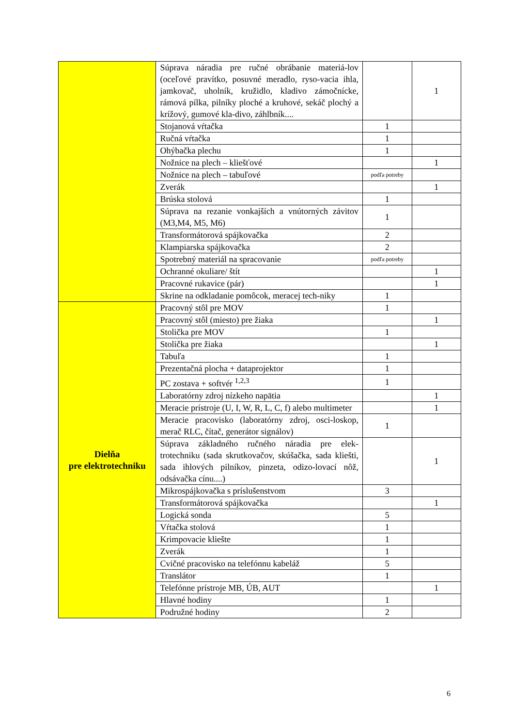| | Súprava náradia pre ručné obrábanie materiá-lov (oceľové pravítko, posuvné meradlo, ryso-vacia ihla, jamkovač, uholník, kružidlo, kladivo zámočnícke, rámová pílka, pilníky ploché a kruhové, sekáč plochý a krížový, gumové kla-divo, záhlbník.... | | 1 |
| | Stojanová vŕtačka | 1 | |
| | Ručná vŕtačka | 1 | |
| | Ohýbačka plechu | 1 | |
| | Nožnice na plech – kliešťové | | 1 |
| | Nožnice na plech – tabuľové | podľa potreby | |
| | Zverák | | 1 |
| | Brúska stolová | 1 | |
| | Súprava na rezanie vonkajších a vnútorných závitov (M3,M4, M5, M6) | 1 | |
| | Transformátorová spájkovačka | 2 | |
| | Klampiarska spájkovačka | 2 | |
| | Spotrebný materiál na spracovanie | podľa potreby | |
| | Ochranné okuliare/ štít | | 1 |
| | Pracovné rukavice (pár) | | 1 |
| | Skrine na odkladanie pomôcok, meracej tech-niky | 1 | |
| Dielňa pre elektrotechniku | Pracovný stôl pre MOV | 1 | |
| | Pracovný stôl (miesto) pre žiaka | | 1 |
| | Stolička pre MOV | 1 | |
| | Stolička pre žiaka | | 1 |
| | Tabuľa | 1 | |
| | Prezentačná plocha + dataprojektor | 1 | |
| | PC zostava + softvér <sup>1,2,3</sup> | 1 | |
| | Laboratórny zdroj nízkeho napätia | | 1 |
| | Meracie prístroje (U, I, W, R, L, C, f) alebo multimeter | | 1 |
| | Meracie pracovisko (laboratórny zdroj, osci-loskop, merač RLC, čítač, generátor signálov) | 1 | |
| | Súprava základného ručného náradia pre elek-trotechniku (sada skrutkovačov, skúšačka, sada kliešti, sada ihlových pilníkov, pinzeta, odizo-lovací nôž, odsávačka cínu....) | | 1 |
| | Mikrospájkovačka s príslušenstvom | 3 | |
| | Transformátorová spájkovačka | | 1 |
| | Logická sonda | 5 | |
| | Vŕtačka stolová | 1 | |
| | Krimpovacie kliešte | 1 | |
| | Zverák | 1 | |
| | Cvičné pracovisko na telefónnu kabeláž | 5 | |
| | Translátor | 1 | |
| | Telefónne prístroje MB, ÚB, AUT | | 1 |
| | Hlavné hodiny | 1 | |
| | Podružné hodiny | 2 | |
6